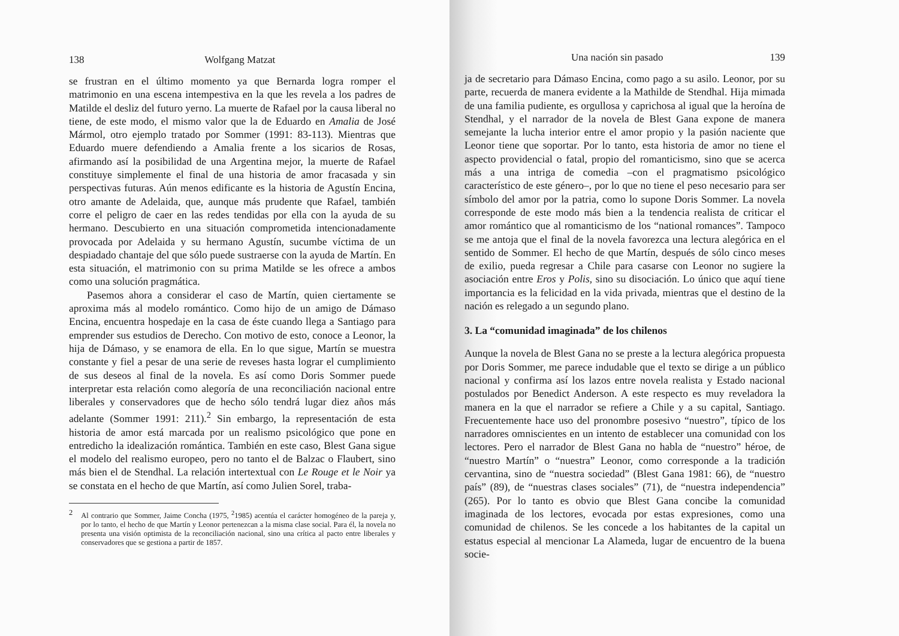138 Wolfgang Matzat
se frustran en el último momento ya que Bernarda logra romper el matrimonio en una escena intempestiva en la que les revela a los padres de Matilde el desliz del futuro yerno. La muerte de Rafael por la causa liberal no tiene, de este modo, el mismo valor que la de Eduardo en Amalia de José Mármol, otro ejemplo tratado por Sommer (1991: 83-113). Mientras que Eduardo muere defendiendo a Amalia frente a los sicarios de Rosas, afirmando así la posibilidad de una Argentina mejor, la muerte de Rafael constituye simplemente el final de una historia de amor fracasada y sin perspectivas futuras. Aún menos edificante es la historia de Agustín Encina, otro amante de Adelaida, que, aunque más prudente que Rafael, también corre el peligro de caer en las redes tendidas por ella con la ayuda de su hermano. Descubierto en una situación comprometida intencionadamente provocada por Adelaida y su hermano Agustín, sucumbe víctima de un despiadado chantaje del que sólo puede sustraerse con la ayuda de Martín. En esta situación, el matrimonio con su prima Matilde se les ofrece a ambos como una solución pragmática.
Pasemos ahora a considerar el caso de Martín, quien ciertamente se aproxima más al modelo romántico. Como hijo de un amigo de Dámaso Encina, encuentra hospedaje en la casa de éste cuando llega a Santiago para emprender sus estudios de Derecho. Con motivo de esto, conoce a Leonor, la hija de Dámaso, y se enamora de ella. En lo que sigue, Martín se muestra constante y fiel a pesar de una serie de reveses hasta lograr el cumplimiento de sus deseos al final de la novela. Es así como Doris Sommer puede interpretar esta relación como alegoría de una reconciliación nacional entre liberales y conservadores que de hecho sólo tendrá lugar diez años más adelante (Sommer 1991: 211).<sup>2</sup> Sin embargo, la representación de esta historia de amor está marcada por un realismo psicológico que pone en entredicho la idealización romántica. También en este caso, Blest Gana sigue el modelo del realismo europeo, pero no tanto el de Balzac o Flaubert, sino más bien el de Stendhal. La relación intertextual con Le Rouge et le Noir ya se constata en el hecho de que Martín, así como Julien Sorel, traba-
2 Al contrario que Sommer, Jaime Concha (1975, <sup>2</sup>1985) acentúa el carácter homogéneo de la pareja y, por lo tanto, el hecho de que Martín y Leonor pertenezcan a la misma clase social. Para él, la novela no presenta una visión optimista de la reconciliación nacional, sino una crítica al pacto entre liberales y conservadores que se gestiona a partir de 1857.
Una nación sin pasado 139
ja de secretario para Dámaso Encina, como pago a su asilo. Leonor, por su parte, recuerda de manera evidente a la Mathilde de Stendhal. Hija mimada de una familia pudiente, es orgullosa y caprichosa al igual que la heroína de Stendhal, y el narrador de la novela de Blest Gana expone de manera semejante la lucha interior entre el amor propio y la pasión naciente que Leonor tiene que soportar. Por lo tanto, esta historia de amor no tiene el aspecto providencial o fatal, propio del romanticismo, sino que se acerca más a una intriga de comedia –con el pragmatismo psicológico característico de este género–, por lo que no tiene el peso necesario para ser símbolo del amor por la patria, como lo supone Doris Sommer. La novela corresponde de este modo más bien a la tendencia realista de criticar el amor romántico que al romanticismo de los “national romances”. Tampoco se me antoja que el final de la novela favorezca una lectura alegórica en el sentido de Sommer. El hecho de que Martín, después de sólo cinco meses de exilio, pueda regresar a Chile para casarse con Leonor no sugiere la asociación entre Eros y Polis, sino su disociación. Lo único que aquí tiene importancia es la felicidad en la vida privada, mientras que el destino de la nación es relegado a un segundo plano.
3. La “comunidad imaginada” de los chilenos
Aunque la novela de Blest Gana no se preste a la lectura alegórica propuesta por Doris Sommer, me parece indudable que el texto se dirige a un público nacional y confirma así los lazos entre novela realista y Estado nacional postulados por Benedict Anderson. A este respecto es muy reveladora la manera en la que el narrador se refiere a Chile y a su capital, Santiago. Frecuentemente hace uso del pronombre posesivo “nuestro”, típico de los narradores omniscientes en un intento de establecer una comunidad con los lectores. Pero el narrador de Blest Gana no habla de “nuestro” héroe, de “nuestro Martín” o “nuestra” Leonor, como corresponde a la tradición cervantina, sino de “nuestra sociedad” (Blest Gana 1981: 66), de “nuestro país” (89), de “nuestras clases sociales” (71), de “nuestra independencia” (265). Por lo tanto es obvio que Blest Gana concibe la comunidad imaginada de los lectores, evocada por estas expresiones, como una comunidad de chilenos. Se les concede a los habitantes de la capital un estatus especial al mencionar La Alameda, lugar de encuentro de la buena socie-